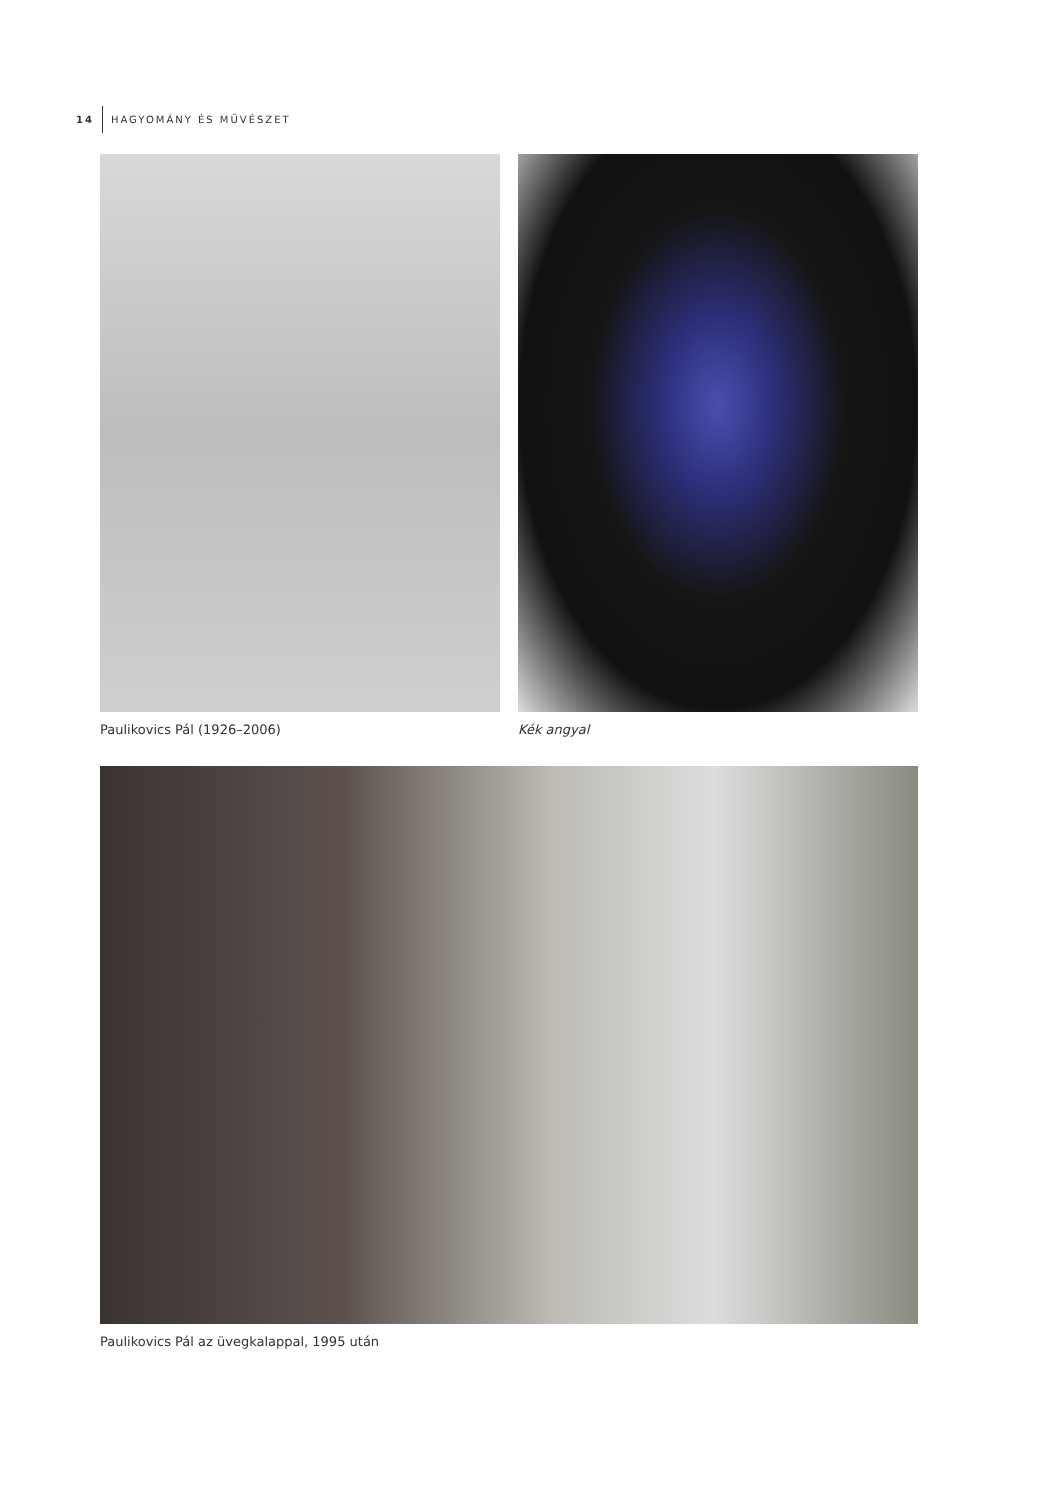14 HAGYOMÁNY ÉS MŰVÉSZET
Paulikovics Pál (1926–2006) Kék angyal
Paulikovics Pál az üvegkalappal, 1995 után